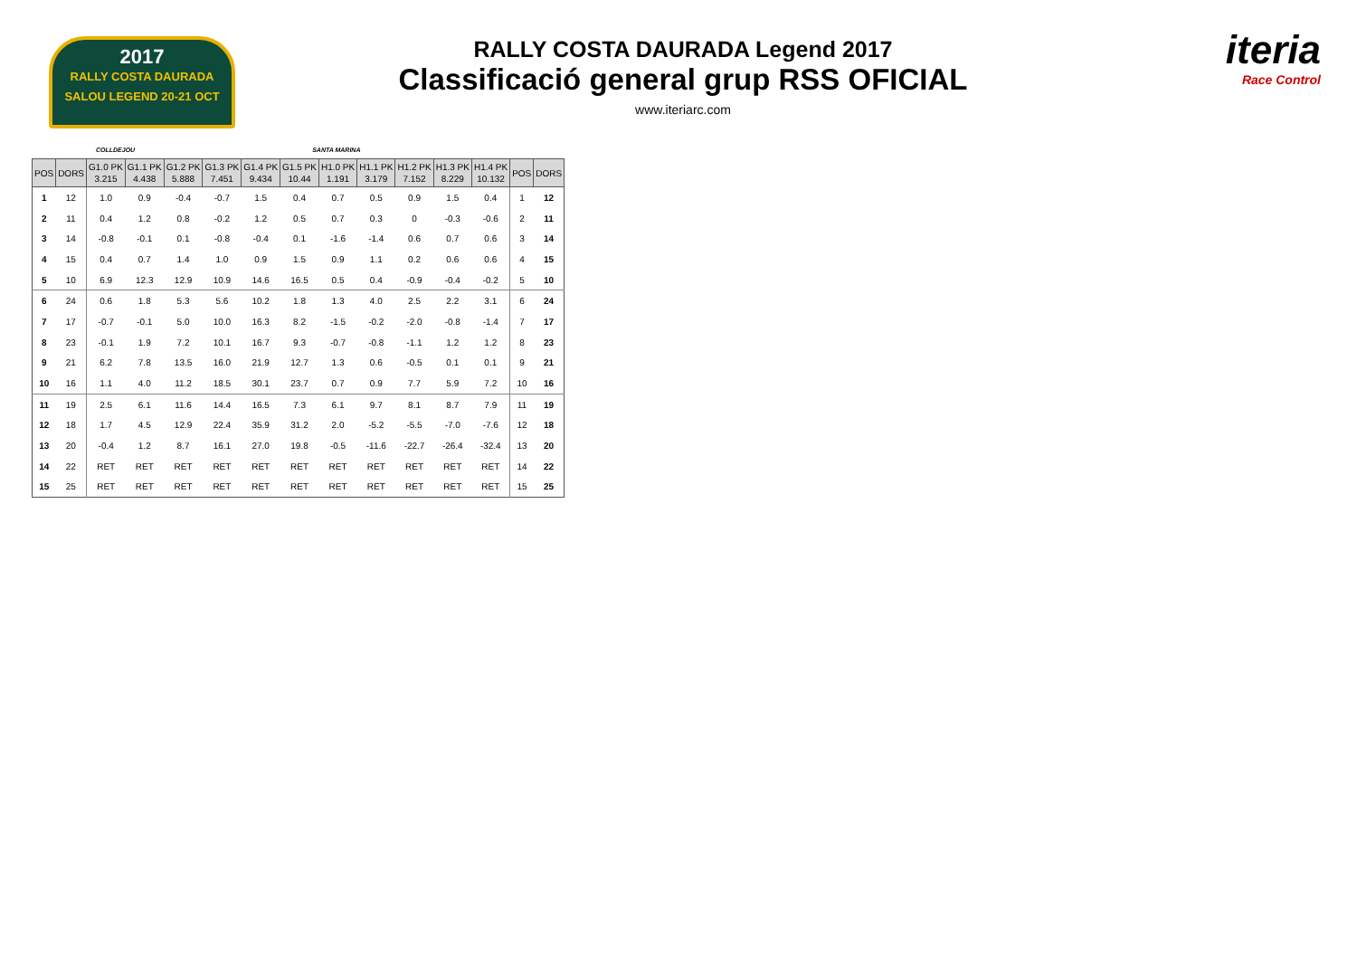2017
RALLY COSTA DAURADA
SALOU LEGEND 20-21 OCT
RALLY COSTA DAURADA Legend 2017
Classificació general grup RSS OFICIAL
www.iteriarc.com
iteria
Race Control
COLLDEJOU SANTA MARINA
| POS | DORS | G1.0 PK 3.215 | G1.1 PK 4.438 | G1.2 PK 5.888 | G1.3 PK 7.451 | G1.4 PK 9.434 | G1.5 PK 10.44 | H1.0 PK 1.191 | H1.1 PK 3.179 | H1.2 PK 7.152 | H1.3 PK 8.229 | H1.4 PK 10.132 | POS | DORS |
| --- | --- | --- | --- | --- | --- | --- | --- | --- | --- | --- | --- | --- | --- | --- |
| 1 | 12 | 1.0 | 0.9 | -0.4 | -0.7 | 1.5 | 0.4 | 0.7 | 0.5 | 0.9 | 1.5 | 0.4 | 1 | 12 |
| 2 | 11 | 0.4 | 1.2 | 0.8 | -0.2 | 1.2 | 0.5 | 0.7 | 0.3 | 0 | -0.3 | -0.6 | 2 | 11 |
| 3 | 14 | -0.8 | -0.1 | 0.1 | -0.8 | -0.4 | 0.1 | -1.6 | -1.4 | 0.6 | 0.7 | 0.6 | 3 | 14 |
| 4 | 15 | 0.4 | 0.7 | 1.4 | 1.0 | 0.9 | 1.5 | 0.9 | 1.1 | 0.2 | 0.6 | 0.6 | 4 | 15 |
| 5 | 10 | 6.9 | 12.3 | 12.9 | 10.9 | 14.6 | 16.5 | 0.5 | 0.4 | -0.9 | -0.4 | -0.2 | 5 | 10 |
| 6 | 24 | 0.6 | 1.8 | 5.3 | 5.6 | 10.2 | 1.8 | 1.3 | 4.0 | 2.5 | 2.2 | 3.1 | 6 | 24 |
| 7 | 17 | -0.7 | -0.1 | 5.0 | 10.0 | 16.3 | 8.2 | -1.5 | -0.2 | -2.0 | -0.8 | -1.4 | 7 | 17 |
| 8 | 23 | -0.1 | 1.9 | 7.2 | 10.1 | 16.7 | 9.3 | -0.7 | -0.8 | -1.1 | 1.2 | 1.2 | 8 | 23 |
| 9 | 21 | 6.2 | 7.8 | 13.5 | 16.0 | 21.9 | 12.7 | 1.3 | 0.6 | -0.5 | 0.1 | 0.1 | 9 | 21 |
| 10 | 16 | 1.1 | 4.0 | 11.2 | 18.5 | 30.1 | 23.7 | 0.7 | 0.9 | 7.7 | 5.9 | 7.2 | 10 | 16 |
| 11 | 19 | 2.5 | 6.1 | 11.6 | 14.4 | 16.5 | 7.3 | 6.1 | 9.7 | 8.1 | 8.7 | 7.9 | 11 | 19 |
| 12 | 18 | 1.7 | 4.5 | 12.9 | 22.4 | 35.9 | 31.2 | 2.0 | -5.2 | -5.5 | -7.0 | -7.6 | 12 | 18 |
| 13 | 20 | -0.4 | 1.2 | 8.7 | 16.1 | 27.0 | 19.8 | -0.5 | -11.6 | -22.7 | -26.4 | -32.4 | 13 | 20 |
| 14 | 22 | RET | RET | RET | RET | RET | RET | RET | RET | RET | RET | RET | 14 | 22 |
| 15 | 25 | RET | RET | RET | RET | RET | RET | RET | RET | RET | RET | RET | 15 | 25 |